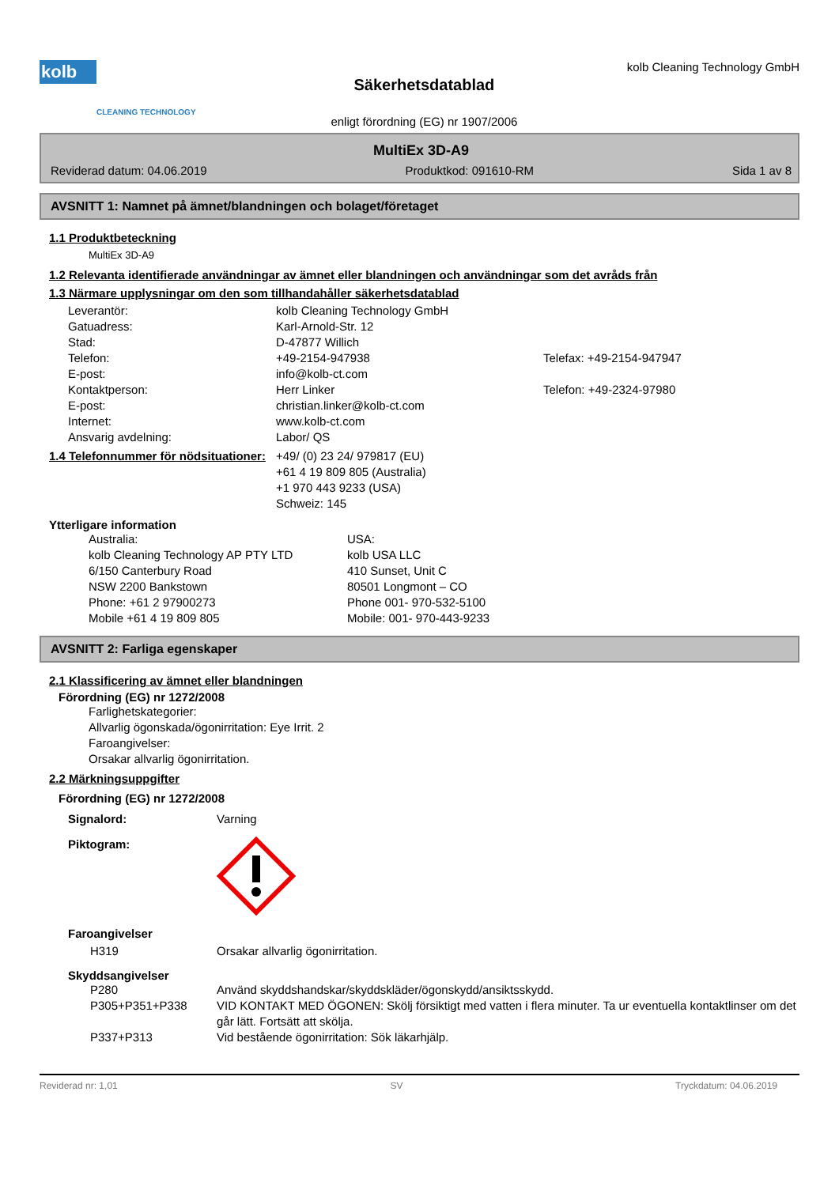kolb
CLEANING TECHNOLOGY
Säkerhetsdatablad
enligt förordning (EG) nr 1907/2006
kolb Cleaning Technology GmbH
MultiEx 3D-A9
Reviderad datum: 04.06.2019 Produktkod: 091610-RM Sida 1 av 8
AVSNITT 1: Namnet på ämnet/blandningen och bolaget/företaget
1.1 Produktbeteckning
MultiEx 3D-A9
1.2 Relevanta identifierade användningar av ämnet eller blandningen och användningar som det avråds från
1.3 Närmare upplysningar om den som tillhandahåller säkerhetsdatablad
Leverantör: kolb Cleaning Technology GmbH
Gatuadress: Karl-Arnold-Str. 12
Stad: D-47877 Willich
Telefon: +49-2154-947938 Telefax: +49-2154-947947
E-post: info@kolb-ct.com
Kontaktperson: Herr Linker Telefon: +49-2324-97980
E-post: christian.linker@kolb-ct.com
Internet: www.kolb-ct.com
Ansvarig avdelning: Labor/ QS
1.4 Telefonnummer för nödsituationer: +49/ (0) 23 24/ 979817 (EU)
+61 4 19 809 805 (Australia)
+1 970 443 9233 (USA)
Schweiz: 145
Ytterligare information
Australia:
kolb Cleaning Technology AP PTY LTD
6/150 Canterbury Road
NSW 2200 Bankstown
Phone: +61 2 97900273
Mobile +61 4 19 809 805 USA:
kolb USA LLC
410 Sunset, Unit C
80501 Longmont – CO
Phone 001- 970-532-5100
Mobile: 001- 970-443-9233
AVSNITT 2: Farliga egenskaper
2.1 Klassificering av ämnet eller blandningen
Förordning (EG) nr 1272/2008
Farlighetskategorier:
Allvarlig ögonskada/ögonirritation: Eye Irrit. 2
Faroangivelser:
Orsakar allvarlig ögonirritation.
2.2 Märkningsuppgifter
Förordning (EG) nr 1272/2008
Signalord: Varning
Piktogram:
Faroangivelser
H319 Orsakar allvarlig ögonirritation.
Skyddsangivelser
P280 Använd skyddshandskar/skyddskläder/ögonskydd/ansiktsskydd.
P305+P351+P338 VID KONTAKT MED ÖGONEN: Skölj försiktigt med vatten i flera minuter. Ta ur eventuella kontaktlinser om det går lätt. Fortsätt att skölja.
P337+P313 Vid bestående ögonirritation: Sök läkarhjälp.
Reviderad nr: 1,01 SV Tryckdatum: 04.06.2019